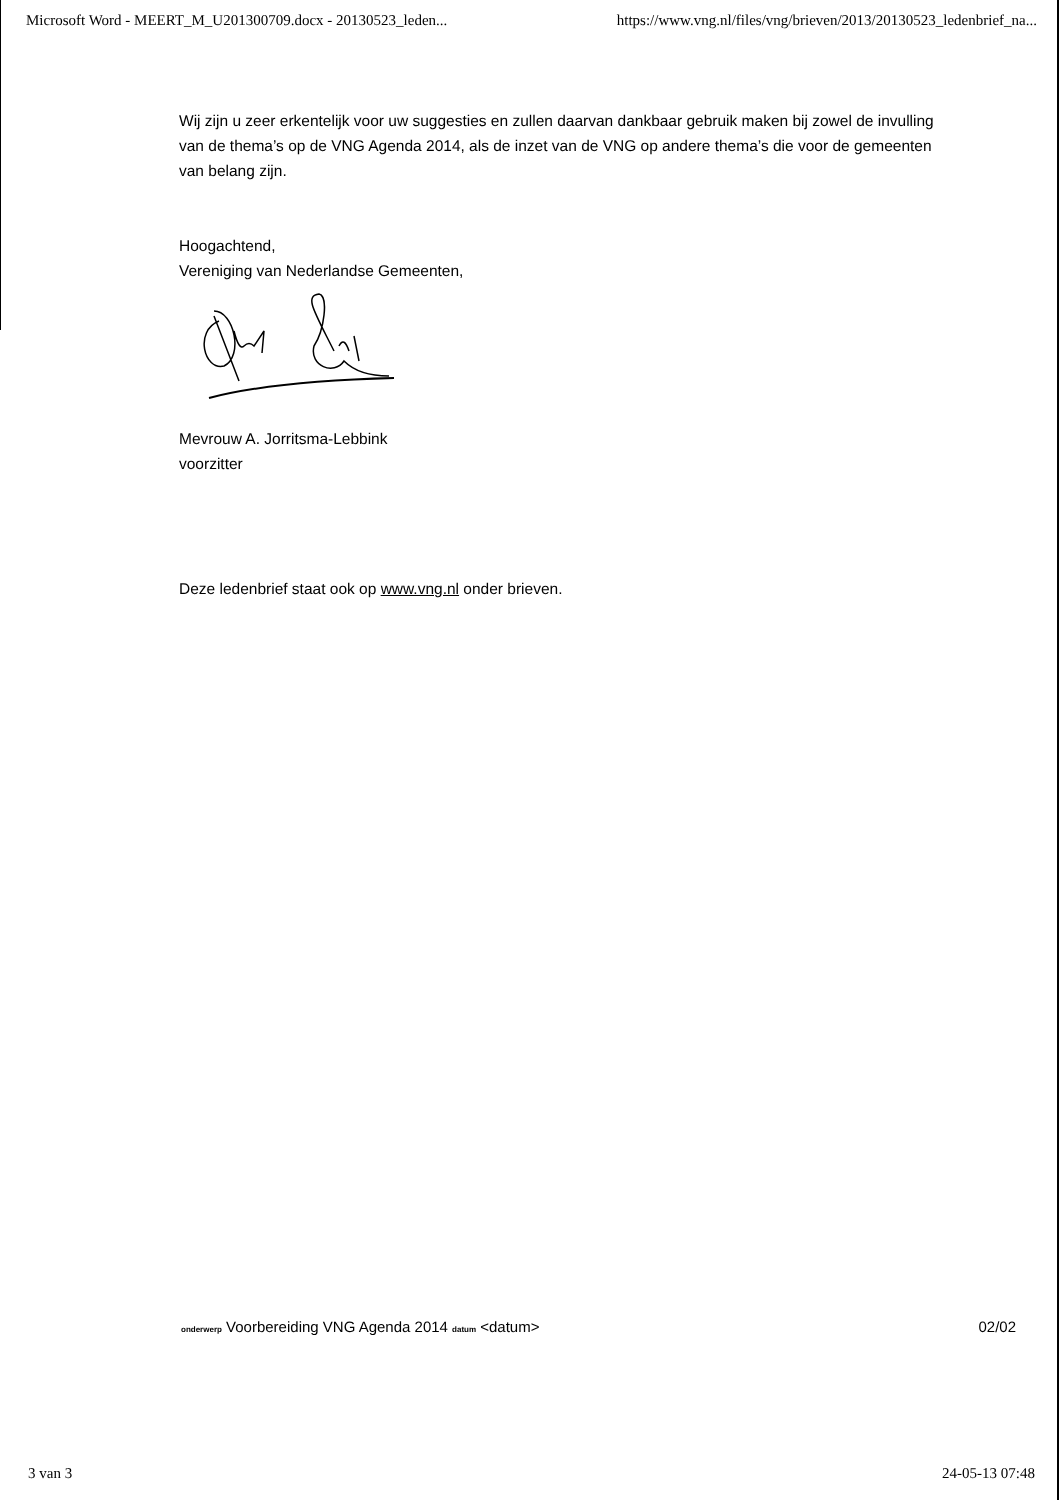Microsoft Word - MEERT_M_U201300709.docx - 20130523_leden... https://www.vng.nl/files/vng/brieven/2013/20130523_ledenbrief_na...
Wij zijn u zeer erkentelijk voor uw suggesties en zullen daarvan dankbaar gebruik maken bij zowel de invulling van de thema’s op de VNG Agenda 2014, als de inzet van de VNG op andere thema’s die voor de gemeenten van belang zijn.
Hoogachtend,
Vereniging van Nederlandse Gemeenten,
Mevrouw A. Jorritsma-Lebbink
voorzitter
Deze ledenbrief staat ook op www.vng.nl onder brieven.
onderwerp Voorbereiding VNG Agenda 2014 datum <datum> 02/02
3 van 3 24-05-13 07:48